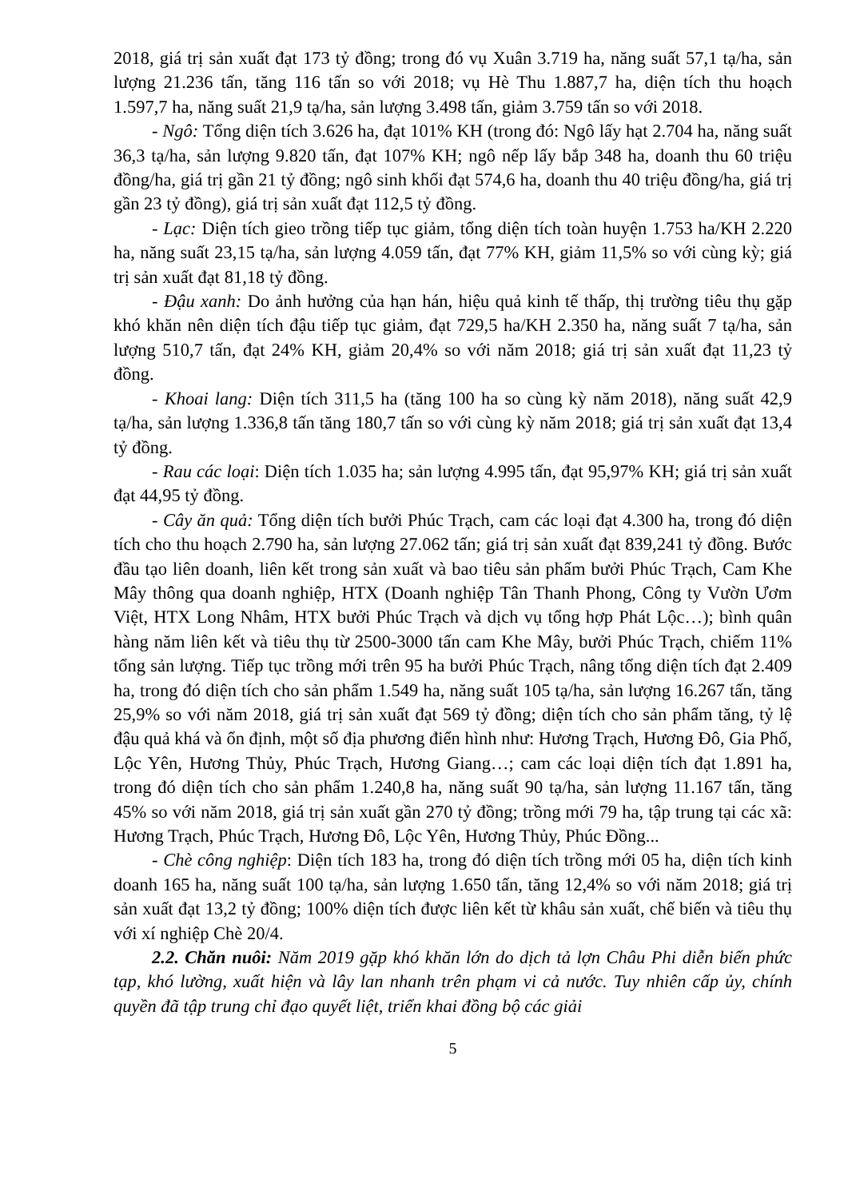2018, giá trị sản xuất đạt 173 tỷ đồng; trong đó vụ Xuân 3.719 ha, năng suất 57,1 tạ/ha, sản lượng 21.236 tấn, tăng 116 tấn so với 2018; vụ Hè Thu 1.887,7 ha, diện tích thu hoạch 1.597,7 ha, năng suất 21,9 tạ/ha, sản lượng 3.498 tấn, giảm 3.759 tấn so với 2018.
- Ngô: Tổng diện tích 3.626 ha, đạt 101% KH (trong đó: Ngô lấy hạt 2.704 ha, năng suất 36,3 tạ/ha, sản lượng 9.820 tấn, đạt 107% KH; ngô nếp lấy bắp 348 ha, doanh thu 60 triệu đồng/ha, giá trị gần 21 tỷ đồng; ngô sinh khối đạt 574,6 ha, doanh thu 40 triệu đồng/ha, giá trị gần 23 tỷ đồng), giá trị sản xuất đạt 112,5 tỷ đồng.
- Lạc: Diện tích gieo trồng tiếp tục giảm, tổng diện tích toàn huyện 1.753 ha/KH 2.220 ha, năng suất 23,15 tạ/ha, sản lượng 4.059 tấn, đạt 77% KH, giảm 11,5% so với cùng kỳ; giá trị sản xuất đạt 81,18 tỷ đồng.
- Đậu xanh: Do ảnh hưởng của hạn hán, hiệu quả kinh tế thấp, thị trường tiêu thụ gặp khó khăn nên diện tích đậu tiếp tục giảm, đạt 729,5 ha/KH 2.350 ha, năng suất 7 tạ/ha, sản lượng 510,7 tấn, đạt 24% KH, giảm 20,4% so với năm 2018; giá trị sản xuất đạt 11,23 tỷ đồng.
- Khoai lang: Diện tích 311,5 ha (tăng 100 ha so cùng kỳ năm 2018), năng suất 42,9 tạ/ha, sản lượng 1.336,8 tấn tăng 180,7 tấn so với cùng kỳ năm 2018; giá trị sản xuất đạt 13,4 tỷ đồng.
- Rau các loại: Diện tích 1.035 ha; sản lượng 4.995 tấn, đạt 95,97% KH; giá trị sản xuất đạt 44,95 tỷ đồng.
- Cây ăn quả: Tổng diện tích bưởi Phúc Trạch, cam các loại đạt 4.300 ha, trong đó diện tích cho thu hoạch 2.790 ha, sản lượng 27.062 tấn; giá trị sản xuất đạt 839,241 tỷ đồng. Bước đầu tạo liên doanh, liên kết trong sản xuất và bao tiêu sản phẩm bưởi Phúc Trạch, Cam Khe Mây thông qua doanh nghiệp, HTX (Doanh nghiệp Tân Thanh Phong, Công ty Vườn Ươm Việt, HTX Long Nhâm, HTX bưởi Phúc Trạch và dịch vụ tổng hợp Phát Lộc…); bình quân hàng năm liên kết và tiêu thụ từ 2500-3000 tấn cam Khe Mây, bưởi Phúc Trạch, chiếm 11% tổng sản lượng. Tiếp tục trồng mới trên 95 ha bưởi Phúc Trạch, nâng tổng diện tích đạt 2.409 ha, trong đó diện tích cho sản phẩm 1.549 ha, năng suất 105 tạ/ha, sản lượng 16.267 tấn, tăng 25,9% so với năm 2018, giá trị sản xuất đạt 569 tỷ đồng; diện tích cho sản phẩm tăng, tỷ lệ đậu quả khá và ổn định, một số địa phương điển hình như: Hương Trạch, Hương Đô, Gia Phố, Lộc Yên, Hương Thủy, Phúc Trạch, Hương Giang…; cam các loại diện tích đạt 1.891 ha, trong đó diện tích cho sản phẩm 1.240,8 ha, năng suất 90 tạ/ha, sản lượng 11.167 tấn, tăng 45% so với năm 2018, giá trị sản xuất gần 270 tỷ đồng; trồng mới 79 ha, tập trung tại các xã: Hương Trạch, Phúc Trạch, Hương Đô, Lộc Yên, Hương Thủy, Phúc Đồng...
- Chè công nghiệp: Diện tích 183 ha, trong đó diện tích trồng mới 05 ha, diện tích kinh doanh 165 ha, năng suất 100 tạ/ha, sản lượng 1.650 tấn, tăng 12,4% so với năm 2018; giá trị sản xuất đạt 13,2 tỷ đồng; 100% diện tích được liên kết từ khâu sản xuất, chế biến và tiêu thụ với xí nghiệp Chè 20/4.
2.2. Chăn nuôi: Năm 2019 gặp khó khăn lớn do dịch tả lợn Châu Phi diễn biến phức tạp, khó lường, xuất hiện và lây lan nhanh trên phạm vi cả nước. Tuy nhiên cấp ủy, chính quyền đã tập trung chỉ đạo quyết liệt, triển khai đồng bộ các giải
5